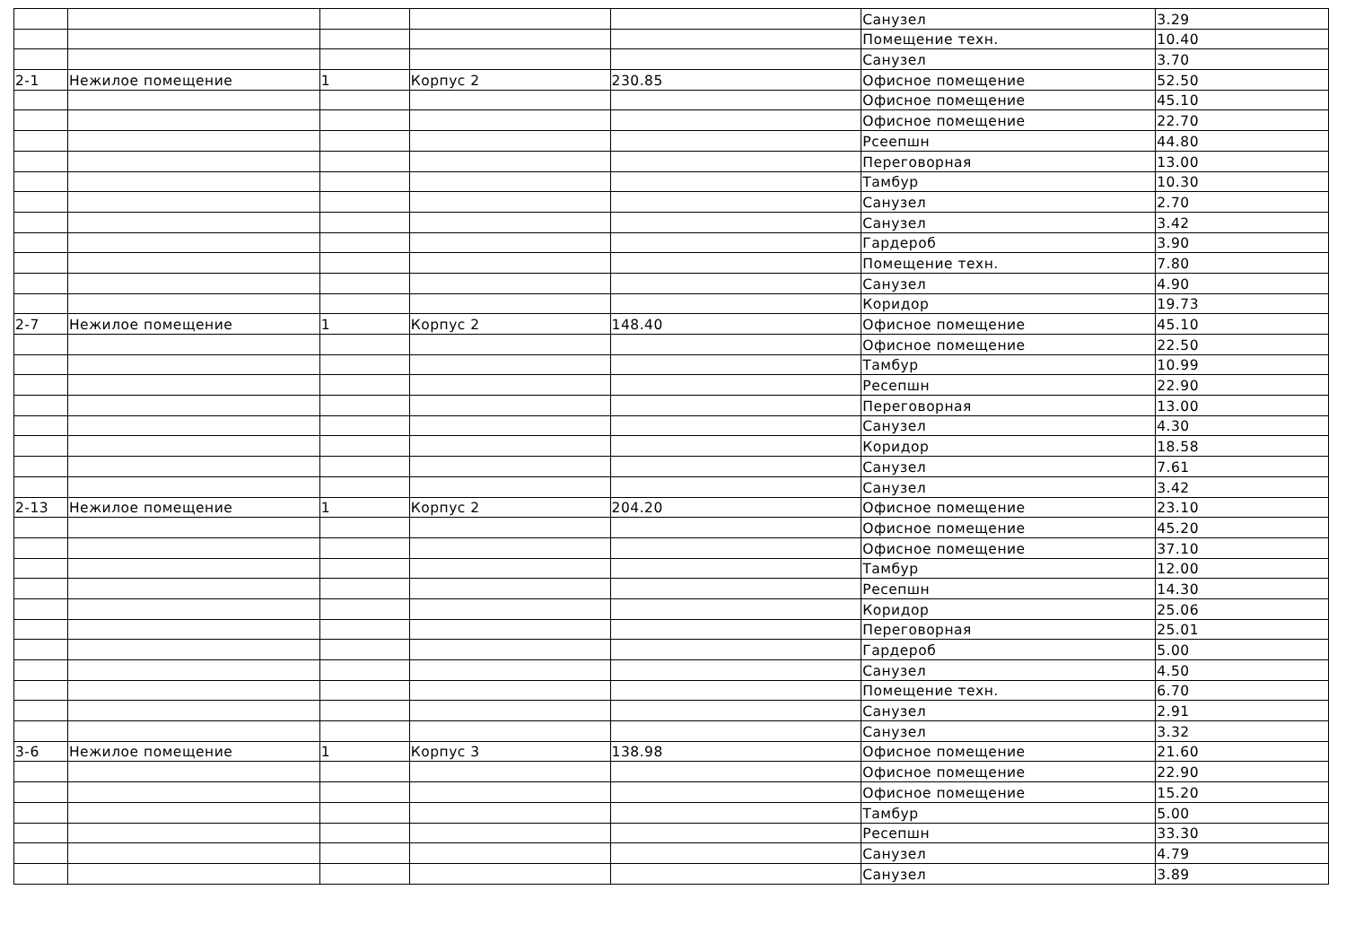| | | | | | Санузел | 3.29 |
| | | | | | Помещение техн. | 10.40 |
| | | | | | Санузел | 3.70 |
| 2-1 | Нежилое помещение | 1 | Корпус 2 | 230.85 | Офисное помещение | 52.50 |
| | | | | | Офисное помещение | 45.10 |
| | | | | | Офисное помещение | 22.70 |
| | | | | | Рсеепшн | 44.80 |
| | | | | | Переговорная | 13.00 |
| | | | | | Тамбур | 10.30 |
| | | | | | Санузел | 2.70 |
| | | | | | Санузел | 3.42 |
| | | | | | Гардероб | 3.90 |
| | | | | | Помещение техн. | 7.80 |
| | | | | | Санузел | 4.90 |
| | | | | | Коридор | 19.73 |
| 2-7 | Нежилое помещение | 1 | Корпус 2 | 148.40 | Офисное помещение | 45.10 |
| | | | | | Офисное помещение | 22.50 |
| | | | | | Тамбур | 10.99 |
| | | | | | Ресепшн | 22.90 |
| | | | | | Переговорная | 13.00 |
| | | | | | Санузел | 4.30 |
| | | | | | Коридор | 18.58 |
| | | | | | Санузел | 7.61 |
| | | | | | Санузел | 3.42 |
| 2-13 | Нежилое помещение | 1 | Корпус 2 | 204.20 | Офисное помещение | 23.10 |
| | | | | | Офисное помещение | 45.20 |
| | | | | | Офисное помещение | 37.10 |
| | | | | | Тамбур | 12.00 |
| | | | | | Ресепшн | 14.30 |
| | | | | | Коридор | 25.06 |
| | | | | | Переговорная | 25.01 |
| | | | | | Гардероб | 5.00 |
| | | | | | Санузел | 4.50 |
| | | | | | Помещение техн. | 6.70 |
| | | | | | Санузел | 2.91 |
| | | | | | Санузел | 3.32 |
| 3-6 | Нежилое помещение | 1 | Корпус 3 | 138.98 | Офисное помещение | 21.60 |
| | | | | | Офисное помещение | 22.90 |
| | | | | | Офисное помещение | 15.20 |
| | | | | | Тамбур | 5.00 |
| | | | | | Ресепшн | 33.30 |
| | | | | | Санузел | 4.79 |
| | | | | | Санузел | 3.89 |